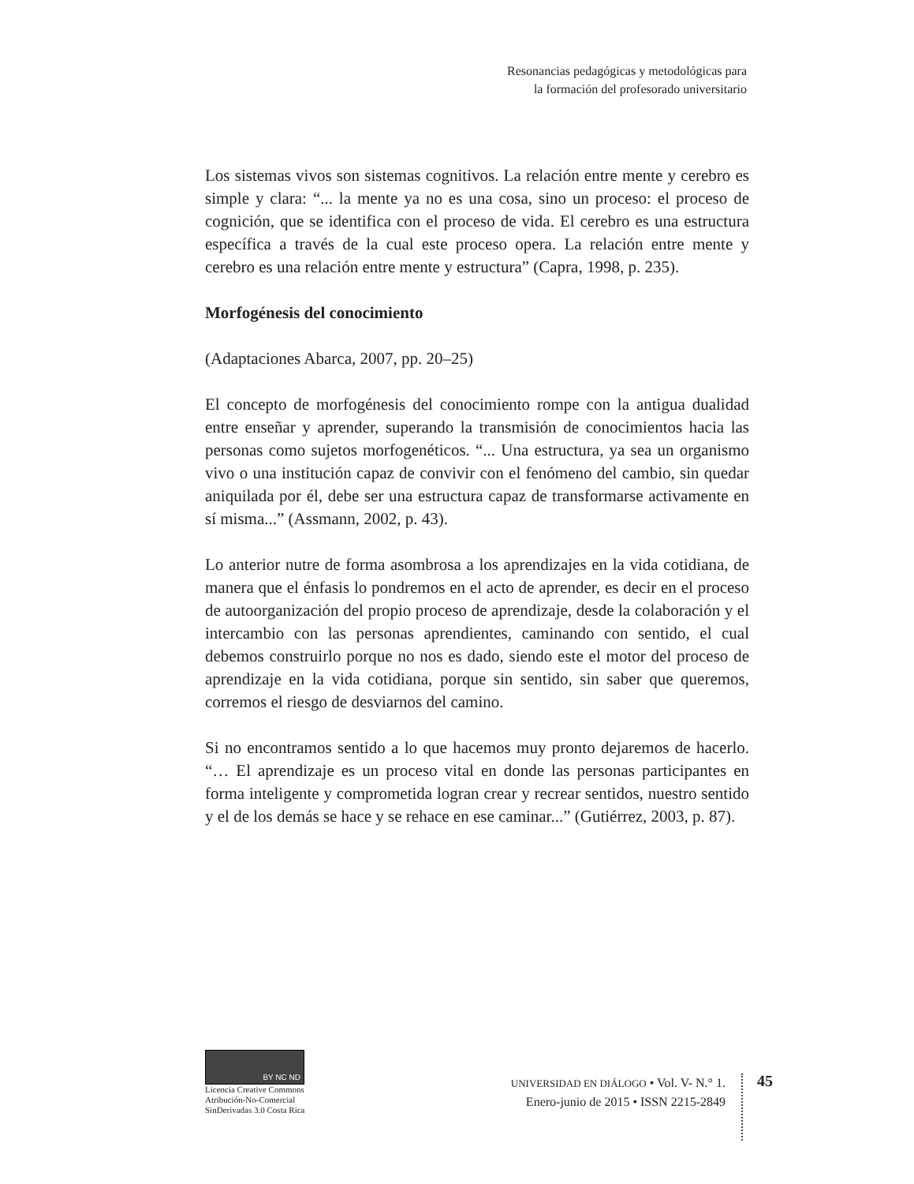Resonancias pedagógicas y metodológicas para
la formación del profesorado universitario
Los sistemas vivos son sistemas cognitivos. La relación entre mente y cerebro es simple y clara: “... la mente ya no es una cosa, sino un proceso: el proceso de cognición, que se identifica con el proceso de vida. El cerebro es una estructura específica a través de la cual este proceso opera. La relación entre mente y cerebro es una relación entre mente y estructura” (Capra, 1998, p. 235).
Morfogénesis del conocimiento
(Adaptaciones Abarca, 2007, pp. 20–25)
El concepto de morfogénesis del conocimiento rompe con la antigua dualidad entre enseñar y aprender, superando la transmisión de conocimientos hacia las personas como sujetos morfogenéticos. “... Una estructura, ya sea un organismo vivo o una institución capaz de convivir con el fenómeno del cambio, sin quedar aniquilada por él, debe ser una estructura capaz de transformarse activamente en sí misma...” (Assmann, 2002, p. 43).
Lo anterior nutre de forma asombrosa a los aprendizajes en la vida cotidiana, de manera que el énfasis lo pondremos en el acto de aprender, es decir en el proceso de autoorganización del propio proceso de aprendizaje, desde la colaboración y el intercambio con las personas aprendientes, caminando con sentido, el cual debemos construirlo porque no nos es dado, siendo este el motor del proceso de aprendizaje en la vida cotidiana, porque sin sentido, sin saber que queremos, corremos el riesgo de desviarnos del camino.
Si no encontramos sentido a lo que hacemos muy pronto dejaremos de hacerlo. “… El aprendizaje es un proceso vital en donde las personas participantes en forma inteligente y comprometida logran crear y recrear sentidos, nuestro sentido y el de los demás se hace y se rehace en ese caminar...” (Gutiérrez, 2003, p. 87).
BY NC ND
Licencia Creative Commons Atribución-No-Comercial SinDerivadas 3.0 Costa Rica
UNIVERSIDAD EN DIÁLOGO • Vol. V- N.° 1.
Enero-junio de 2015 • ISSN 2215-2849
45